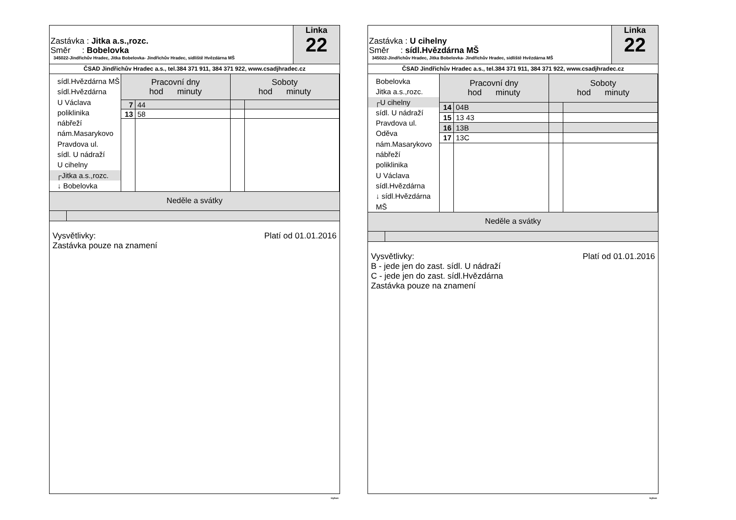Zastávka : Jitka a.s.,rozc.
Směr : Bobelovka
345022-Jindřichův Hradec, Jitka Bobelovka- Jindřichův Hradec, sídliště Hvězdárna MŠ
Linka
22
ČSAD Jindřichův Hradec a.s., tel.384 371 911, 384 371 922, www.csadjhradec.cz
sídl.Hvězdárna MŠ
sídl.Hvězdárna
U Václava
poliklinika
nábřeží
nám.Masarykovo
Pravdova ul.
sídl. U nádraží
U cihelny
┌Jitka a.s.,rozc.
↓ Bobelovka
| Pracovní dny hod minuty | | Soboty hod minuty | |
| --- | --- | --- | --- |
| 7 | 44 | | |
| 13 | 58 | | |
Neděle a svátky
Platí od 01.01.2016 Vysvětlivky:
Zastávka pouze na znamení
isybus
Zastávka : U cihelny
Směr : sídl.Hvězdárna MŠ
345022-Jindřichův Hradec, Jitka Bobelovka- Jindřichův Hradec, sídliště Hvězdárna MŠ
Linka
22
ČSAD Jindřichův Hradec a.s., tel.384 371 911, 384 371 922, www.csadjhradec.cz
Bobelovka
Jitka a.s.,rozc.
┌U cihelny
sídl. U nádraží
Pravdova ul.
Oděva
nám.Masarykovo
nábřeží
poliklinika
U Václava
sídl.Hvězdárna
↓ sídl.Hvězdárna MŠ
| Pracovní dny hod minuty | | Soboty hod minuty | |
| --- | --- | --- | --- |
| 14 | 04B | | |
| 15 | 13 43 | | |
| 16 | 13B | | |
| 17 | 13C | | |
Neděle a svátky
Platí od 01.01.2016 Vysvětlivky:
B - jede jen do zast. sídl. U nádraží
C - jede jen do zast. sídl.Hvězdárna
Zastávka pouze na znamení
isybus